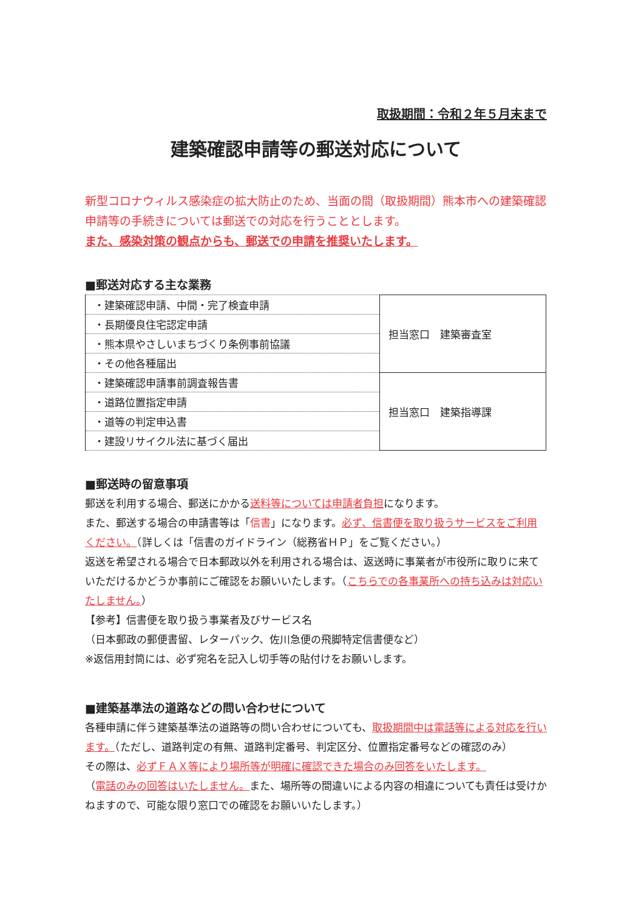取扱期間：令和２年５月末まで
建築確認申請等の郵送対応について
新型コロナウィルス感染症の拡大防止のため、当面の間（取扱期間）熊本市への建築確認申請等の手続きについては郵送での対応を行うこととします。
また、感染対策の観点からも、郵送での申請を推奨いたします。
■郵送対応する主な業務
| ・建築確認申請、中間・完了検査申請 | 担当窓口 建築審査室 |
| ・長期優良住宅認定申請 | |
| ・熊本県やさしいまちづくり条例事前協議 | |
| ・その他各種届出 | |
| ・建築確認申請事前調査報告書 | 担当窓口 建築指導課 |
| ・道路位置指定申請 | |
| ・道等の判定申込書 | |
| ・建設リサイクル法に基づく届出 | |
■郵送時の留意事項
郵送を利用する場合、郵送にかかる送料等については申請者負担になります。
また、郵送する場合の申請書等は「信書」になります。必ず、信書便を取り扱うサービスをご利用ください。（詳しくは「信書のガイドライン（総務省ＨＰ」をご覧ください。）
返送を希望される場合で日本郵政以外を利用される場合は、返送時に事業者が市役所に取りに来ていただけるかどうか事前にご確認をお願いいたします。（こちらでの各事業所への持ち込みは対応いたしません。）
【参考】信書便を取り扱う事業者及びサービス名
（日本郵政の郵便書留、レターパック、佐川急便の飛脚特定信書便など）
※返信用封筒には、必ず宛名を記入し切手等の貼付けをお願いします。
■建築基準法の道路などの問い合わせについて
各種申請に伴う建築基準法の道路等の問い合わせについても、取扱期間中は電話等による対応を行います。（ただし、道路判定の有無、道路判定番号、判定区分、位置指定番号などの確認のみ）
その際は、必ずＦＡＸ等により場所等が明確に確認できた場合のみ回答をいたします。
（電話のみの回答はいたしません。また、場所等の間違いによる内容の相違についても責任は受けかねますので、可能な限り窓口での確認をお願いいたします。）